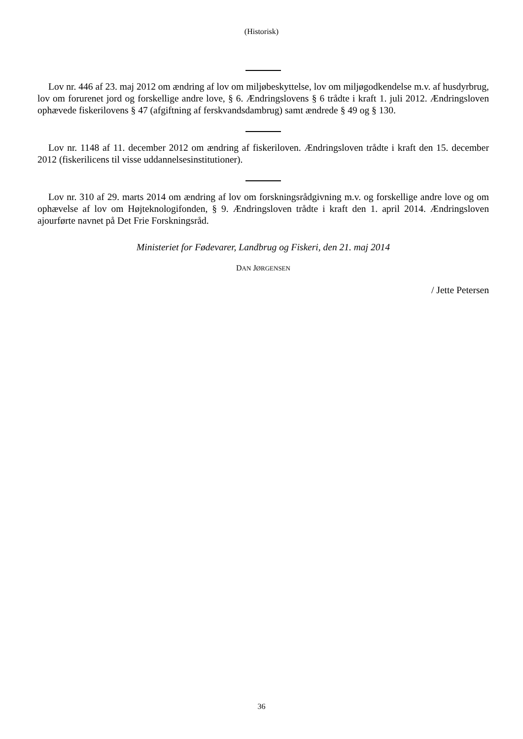(Historisk)
Lov nr. 446 af 23. maj 2012 om ændring af lov om miljøbeskyttelse, lov om miljøgodkendelse m.v. af husdyrbrug, lov om forurenet jord og forskellige andre love, § 6. Ændringslovens § 6 trådte i kraft 1. juli 2012. Ændringsloven ophævede fiskerilovens § 47 (afgiftning af ferskvandsdambrug) samt ændrede § 49 og § 130.
Lov nr. 1148 af 11. december 2012 om ændring af fiskeriloven. Ændringsloven trådte i kraft den 15. december 2012 (fiskerilicens til visse uddannelsesinstitutioner).
Lov nr. 310 af 29. marts 2014 om ændring af lov om forskningsrådgivning m.v. og forskellige andre love og om ophævelse af lov om Højteknologifonden, § 9. Ændringsloven trådte i kraft den 1. april 2014. Ændringsloven ajourførte navnet på Det Frie Forskningsråd.
Ministeriet for Fødevarer, Landbrug og Fiskeri, den 21. maj 2014
DAN JØRGENSEN
/ Jette Petersen
36